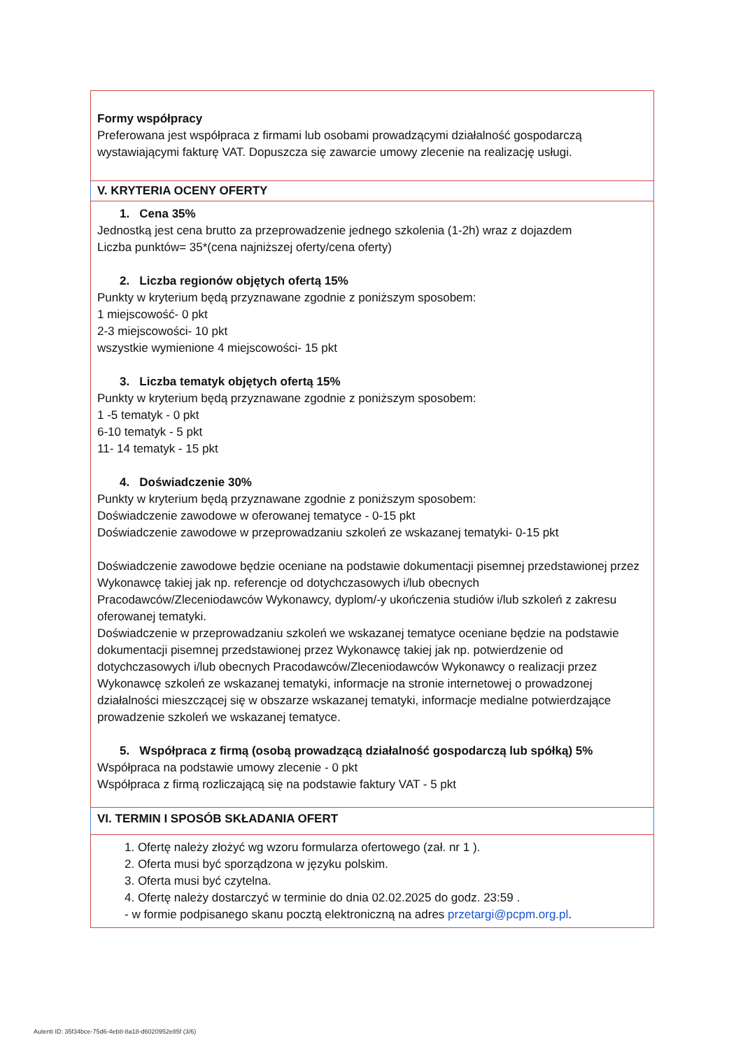Formy współpracy
Preferowana jest współpraca z firmami lub osobami prowadzącymi działalność gospodarczą wystawiającymi fakturę VAT. Dopuszcza się zawarcie umowy zlecenie na realizację usługi.
V. KRYTERIA OCENY OFERTY
1. Cena 35%
Jednostką jest cena brutto za przeprowadzenie jednego szkolenia (1-2h) wraz z dojazdem
Liczba punktów= 35*(cena najniższej oferty/cena oferty)
2. Liczba regionów objętych ofertą 15%
Punkty w kryterium będą przyznawane zgodnie z poniższym sposobem:
1 miejscowość- 0 pkt
2-3 miejscowości- 10 pkt
wszystkie wymienione 4 miejscowości- 15 pkt
3. Liczba tematyk objętych ofertą 15%
Punkty w kryterium będą przyznawane zgodnie z poniższym sposobem:
1 -5 tematyk - 0 pkt
6-10 tematyk - 5 pkt
11- 14 tematyk - 15 pkt
4. Doświadczenie 30%
Punkty w kryterium będą przyznawane zgodnie z poniższym sposobem:
Doświadczenie zawodowe w oferowanej tematyce - 0-15 pkt
Doświadczenie zawodowe w przeprowadzaniu szkoleń ze wskazanej tematyki- 0-15 pkt
Doświadczenie zawodowe będzie oceniane na podstawie dokumentacji pisemnej przedstawionej przez Wykonawcę takiej jak np. referencje od dotychczasowych i/lub obecnych Pracodawców/Zleceniodawców Wykonawcy, dyplom/-y ukończenia studiów i/lub szkoleń z zakresu oferowanej tematyki.
Doświadczenie w przeprowadzaniu szkoleń we wskazanej tematyce oceniane będzie na podstawie dokumentacji pisemnej przedstawionej przez Wykonawcę takiej jak np. potwierdzenie od dotychczasowych i/lub obecnych Pracodawców/Zleceniodawców Wykonawcy o realizacji przez Wykonawcę szkoleń ze wskazanej tematyki, informacje na stronie internetowej o prowadzonej działalności mieszczącej się w obszarze wskazanej tematyki, informacje medialne potwierdzające prowadzenie szkoleń we wskazanej tematyce.
5. Współpraca z firmą (osobą prowadzącą działalność gospodarczą lub spółką) 5%
Współpraca na podstawie umowy zlecenie - 0 pkt
Współpraca z firmą rozliczającą się na podstawie faktury VAT - 5 pkt
VI. TERMIN I SPOSÓB SKŁADANIA OFERT
1. Ofertę należy złożyć wg wzoru formularza ofertowego (zał. nr 1 ).
2. Oferta musi być sporządzona w języku polskim.
3. Oferta musi być czytelna.
4. Ofertę należy dostarczyć w terminie do dnia 02.02.2025 do godz. 23:59 .
- w formie podpisanego skanu pocztą elektroniczną na adres przetargi@pcpm.org.pl.
Autenti ID: 35f34bce-75d6-4eb8-8a18-d6020952e85f (3/6)